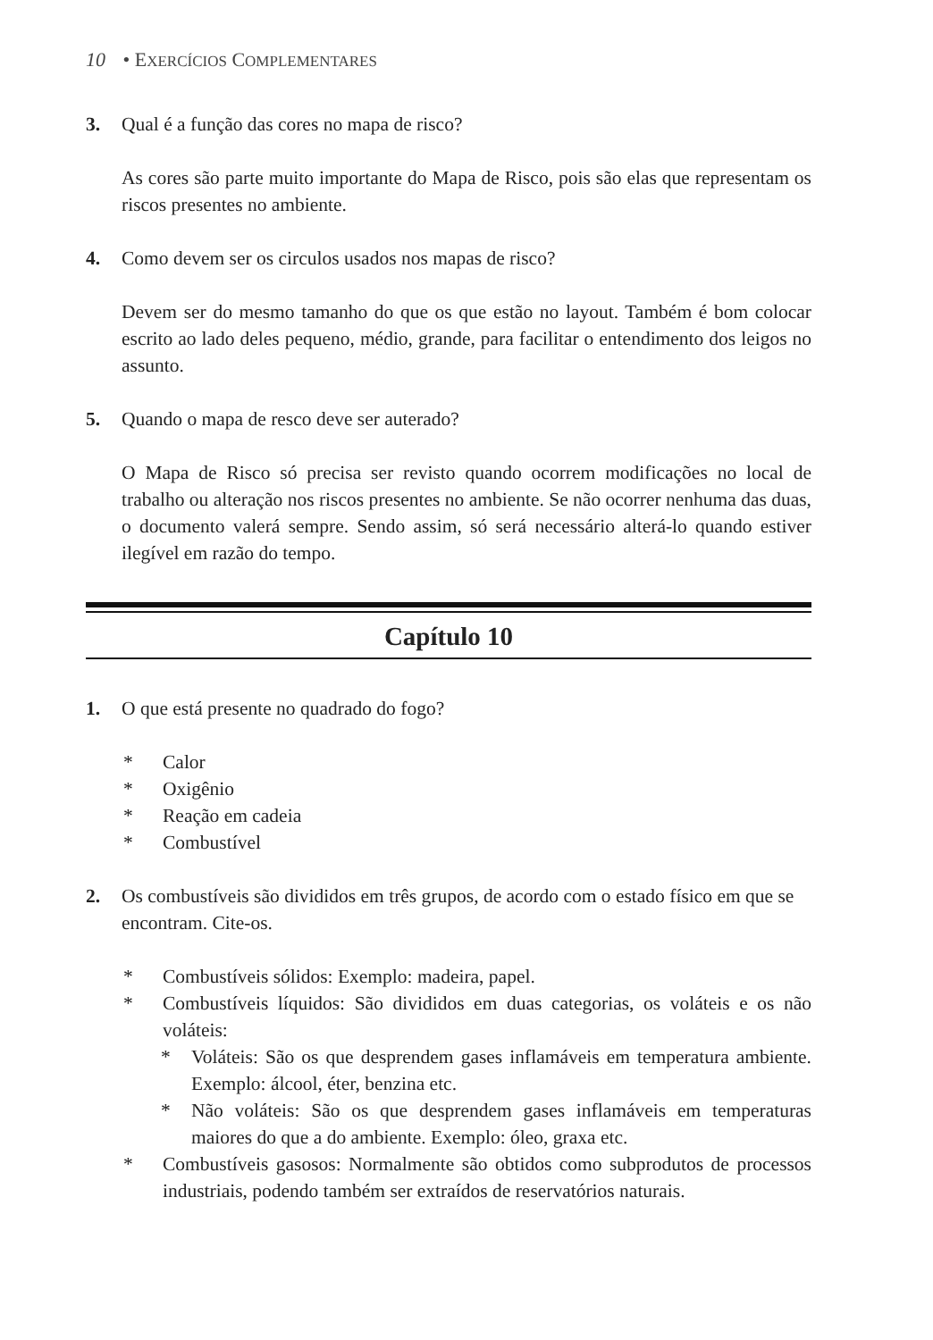10 • EXERCÍCIOS COMPLEMENTARES
3. Qual é a função das cores no mapa de risco?
As cores são parte muito importante do Mapa de Risco, pois são elas que representam os riscos presentes no ambiente.
4. Como devem ser os circulos usados nos mapas de risco?
Devem ser do mesmo tamanho do que os que estão no layout. Também é bom colocar escrito ao lado deles pequeno, médio, grande, para facilitar o entendimento dos leigos no assunto.
5. Quando o mapa de resco deve ser auterado?
O Mapa de Risco só precisa ser revisto quando ocorrem modificações no local de trabalho ou alteração nos riscos presentes no ambiente. Se não ocorrer nenhuma das duas, o documento valerá sempre. Sendo assim, só será necessário alterá-lo quando estiver ilegível em razão do tempo.
Capítulo 10
1. O que está presente no quadrado do fogo?
* Calor
* Oxigênio
* Reação em cadeia
* Combustível
2. Os combustíveis são divididos em três grupos, de acordo com o estado físico em que se encontram. Cite-os.
* Combustíveis sólidos: Exemplo: madeira, papel.
* Combustíveis líquidos: São divididos em duas categorias, os voláteis e os não voláteis:
* Voláteis: São os que desprendem gases inflamáveis em temperatura ambiente. Exemplo: álcool, éter, benzina etc.
* Não voláteis: São os que desprendem gases inflamáveis em temperaturas maiores do que a do ambiente. Exemplo: óleo, graxa etc.
* Combustíveis gasosos: Normalmente são obtidos como subprodutos de processos industriais, podendo também ser extraídos de reservatórios naturais.